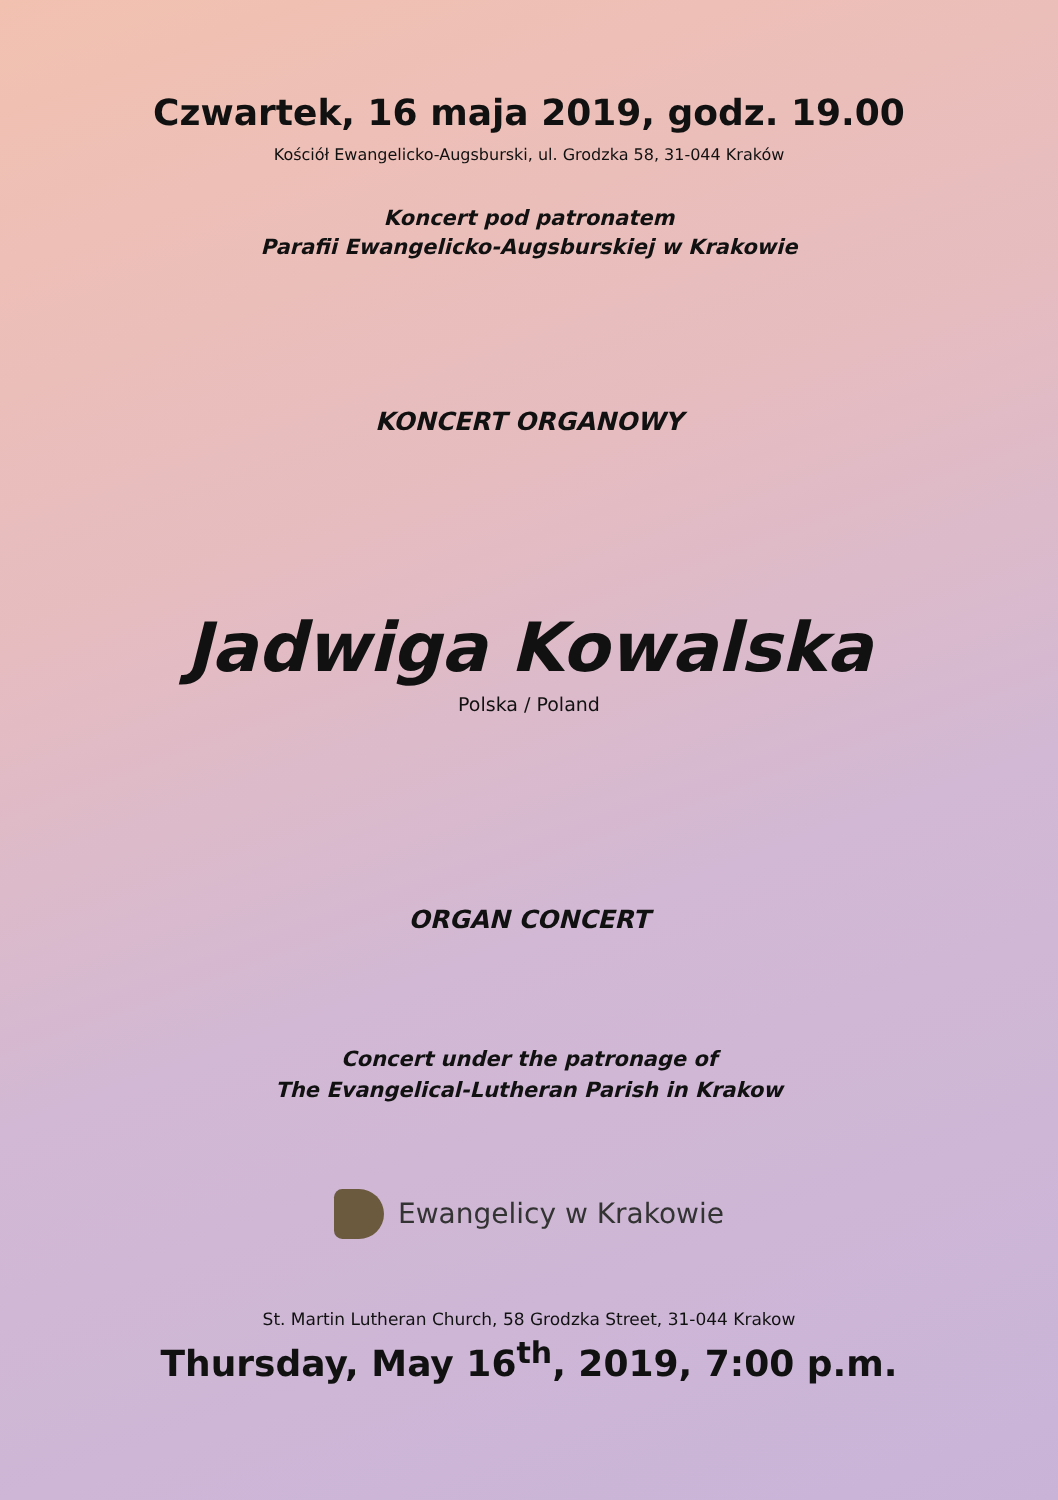Czwartek, 16 maja 2019, godz. 19.00
Kościół Ewangelicko-Augsburski, ul. Grodzka 58, 31-044 Kraków
Koncert pod patronatem
Parafii Ewangelicko-Augsburskiej w Krakowie
KONCERT ORGANOWY
Jadwiga Kowalska
Polska / Poland
ORGAN CONCERT
Concert under the patronage of
The Evangelical-Lutheran Parish in Krakow
Ewangelicy w Krakowie
St. Martin Lutheran Church, 58 Grodzka Street, 31-044 Krakow
Thursday, May 16<sup>th</sup>, 2019, 7:00 p.m.